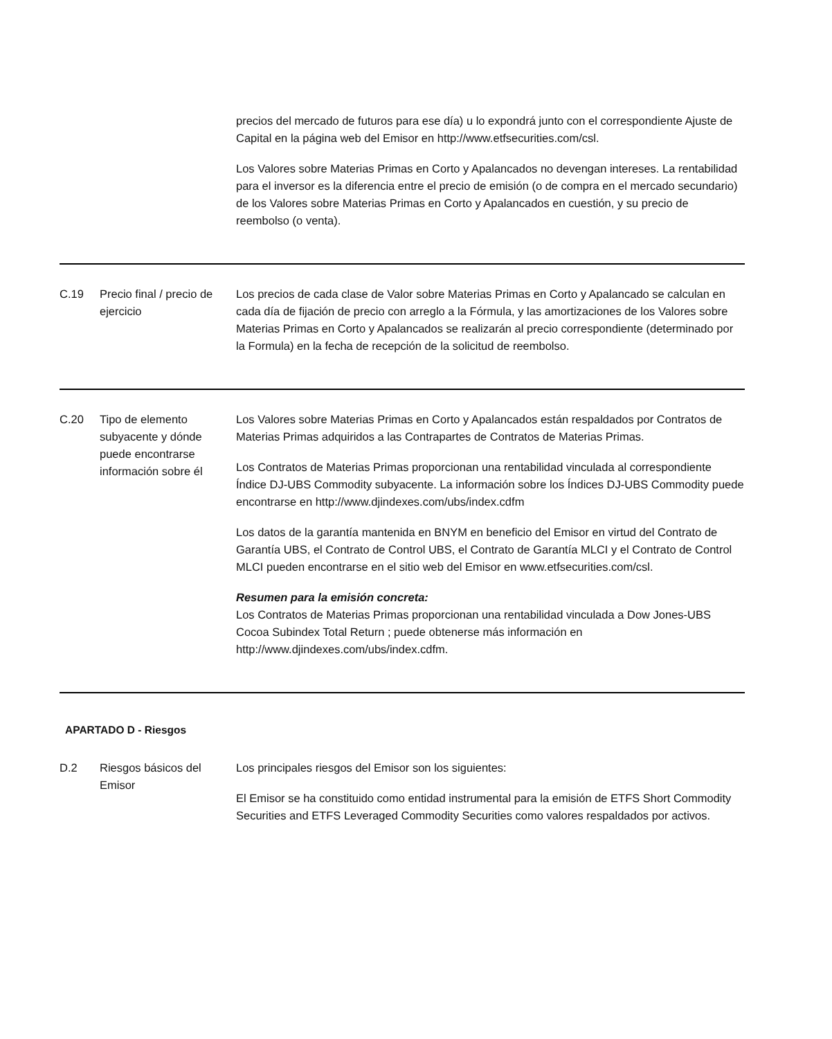| | | precios del mercado de futuros para ese día) u lo expondrá junto con el correspondiente Ajuste de Capital en la página web del Emisor en http://www.etfsecurities.com/csl. Los Valores sobre Materias Primas en Corto y Apalancados no devengan intereses. La rentabilidad para el inversor es la diferencia entre el precio de emisión (o de compra en el mercado secundario) de los Valores sobre Materias Primas en Corto y Apalancados en cuestión, y su precio de reembolso (o venta). |
| C.19 | Precio final / precio de ejercicio | Los precios de cada clase de Valor sobre Materias Primas en Corto y Apalancado se calculan en cada día de fijación de precio con arreglo a la Fórmula, y las amortizaciones de los Valores sobre Materias Primas en Corto y Apalancados se realizarán al precio correspondiente (determinado por la Formula) en la fecha de recepción de la solicitud de reembolso. |
| C.20 | Tipo de elemento subyacente y dónde puede encontrarse información sobre él | Los Valores sobre Materias Primas en Corto y Apalancados están respaldados por Contratos de Materias Primas adquiridos a las Contrapartes de Contratos de Materias Primas. Los Contratos de Materias Primas proporcionan una rentabilidad vinculada al correspondiente Índice DJ-UBS Commodity subyacente. La información sobre los Índices DJ-UBS Commodity puede encontrarse en http://www.djindexes.com/ubs/index.cdfm Los datos de la garantía mantenida en BNYM en beneficio del Emisor en virtud del Contrato de Garantía UBS, el Contrato de Control UBS, el Contrato de Garantía MLCI y el Contrato de Control MLCI pueden encontrarse en el sitio web del Emisor en www.etfsecurities.com/csl. Resumen para la emisión concreta: Los Contratos de Materias Primas proporcionan una rentabilidad vinculada a Dow Jones-UBS Cocoa Subindex Total Return ; puede obtenerse más información en http://www.djindexes.com/ubs/index.cdfm. |
APARTADO D - Riesgos
| D.2 | Riesgos básicos del Emisor | Los principales riesgos del Emisor son los siguientes: El Emisor se ha constituido como entidad instrumental para la emisión de ETFS Short Commodity Securities and ETFS Leveraged Commodity Securities como valores respaldados por activos. |